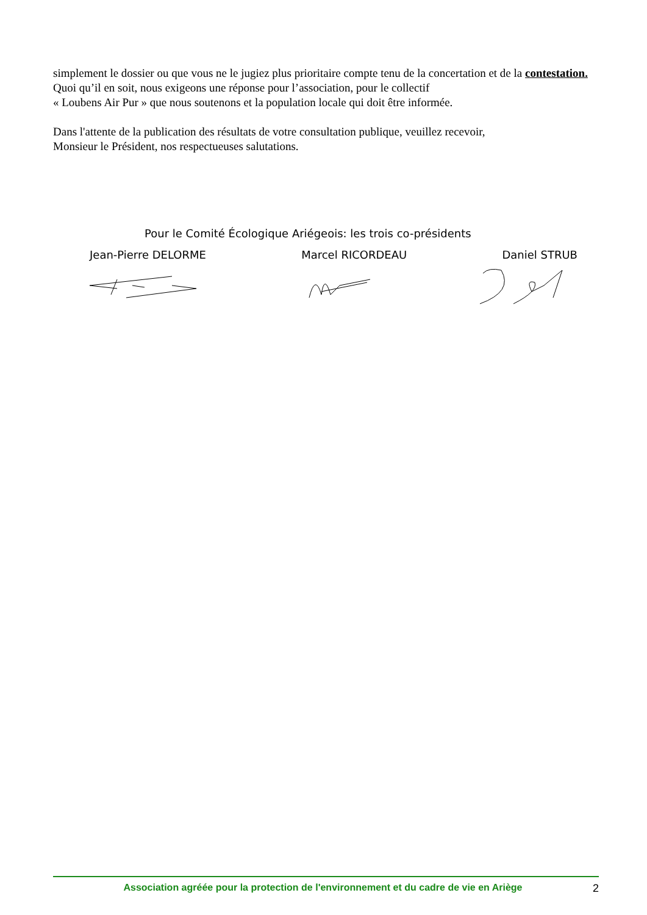simplement le dossier ou que vous ne le jugiez plus prioritaire compte tenu de la concertation et de la contestation. Quoi qu’il en soit, nous exigeons une réponse pour l’association, pour le collectif
« Loubens Air Pur » que nous soutenons et la population locale qui doit être informée.
Dans l'attente de la publication des résultats de votre consultation publique, veuillez recevoir,
Monsieur le Président, nos respectueuses salutations.
Pour le Comité Écologique Ariégeois: les trois co-présidents
Jean-Pierre DELORME Marcel RICORDEAU Daniel STRUB
Association agréée pour la protection de l'environnement et du cadre de vie en Ariège 2